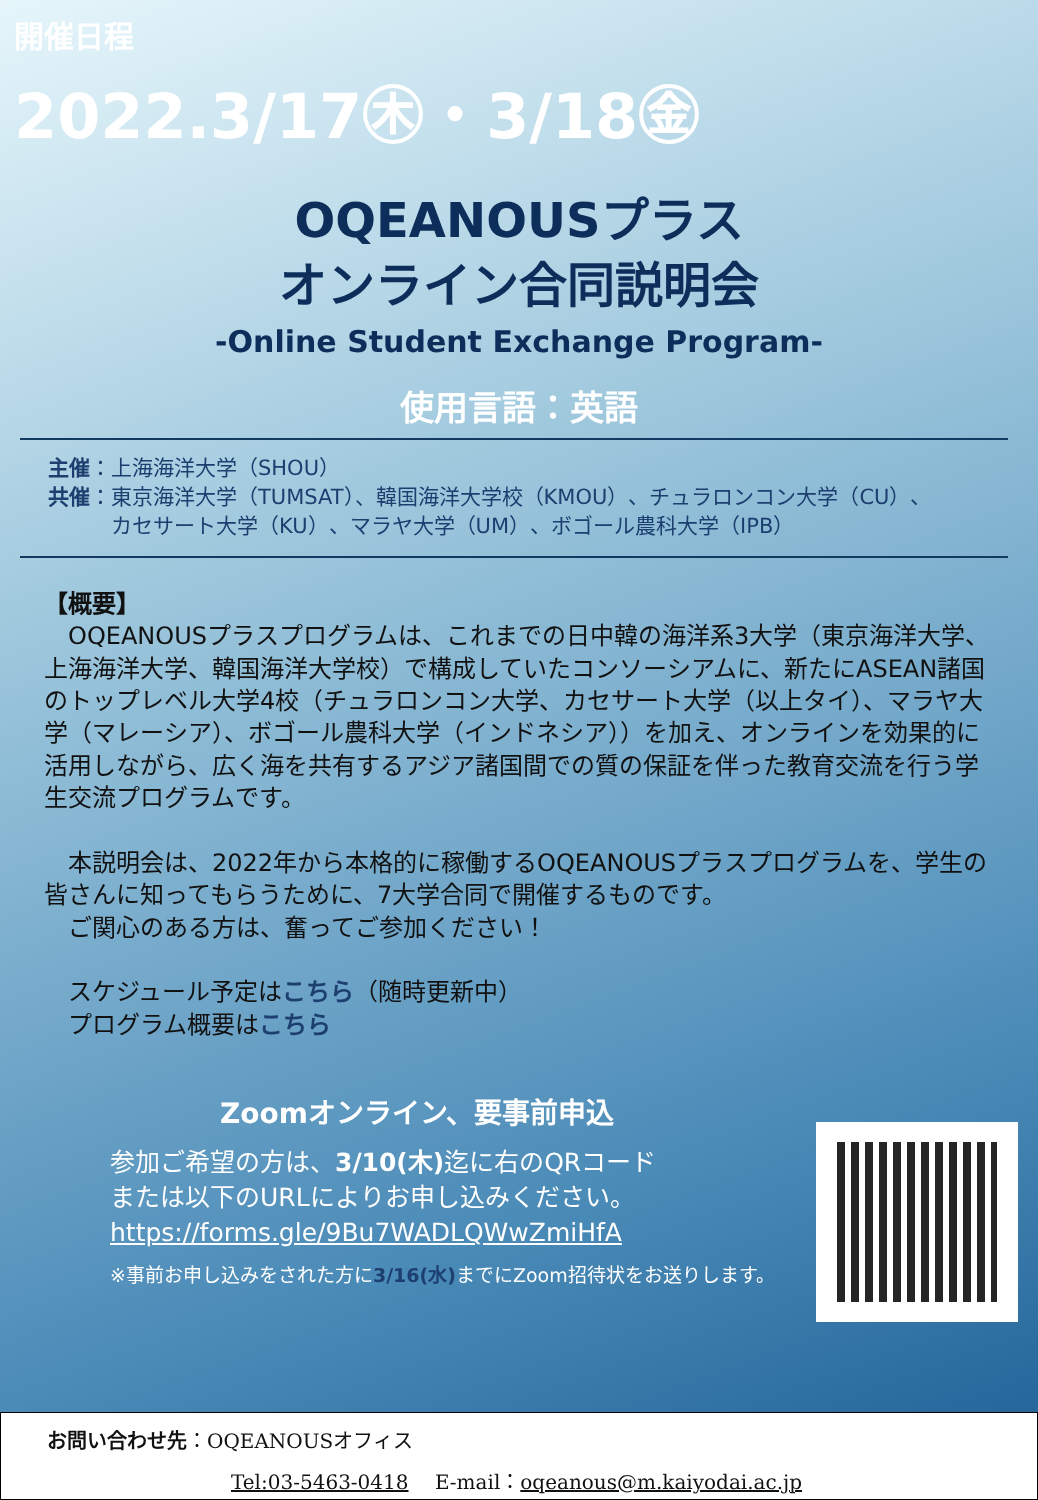開催日程
2022.3/17㊍・3/18㊎
OQEANOUSプラス
オンライン合同説明会
-Online Student Exchange Program-
使用言語：英語
主催：上海海洋大学（SHOU）
共催：東京海洋大学（TUMSAT）、韓国海洋大学校（KMOU）、チュラロンコン大学（CU）、
　　　カセサート大学（KU）、マラヤ大学（UM）、ボゴール農科大学（IPB）
【概要】
　OQEANOUSプラスプログラムは、これまでの日中韓の海洋系3大学（東京海洋大学、上海海洋大学、韓国海洋大学校）で構成していたコンソーシアムに、新たにASEAN諸国のトップレベル大学4校（チュラロンコン大学、カセサート大学（以上タイ）、マラヤ大学（マレーシア）、ボゴール農科大学（インドネシア））を加え、オンラインを効果的に活用しながら、広く海を共有するアジア諸国間での質の保証を伴った教育交流を行う学生交流プログラムです。
　本説明会は、2022年から本格的に稼働するOQEANOUSプラスプログラムを、学生の皆さんに知ってもらうために、7大学合同で開催するものです。
　ご関心のある方は、奮ってご参加ください！
　スケジュール予定はこちら（随時更新中）
　プログラム概要はこちら
Zoomオンライン、要事前申込
参加ご希望の方は、3/10(木) 迄に右のQRコード
または以下のURLによりお申し込みください。
https://forms.gle/9Bu7WADLQWwZmiHfA
※事前お申し込みをされた方に3/16(水) までにZoom招待状をお送りします。
お問い合わせ先：OQEANOUSオフィス
Tel:03-5463-0418　 E-mail：oqeanous@m.kaiyodai.ac.jp